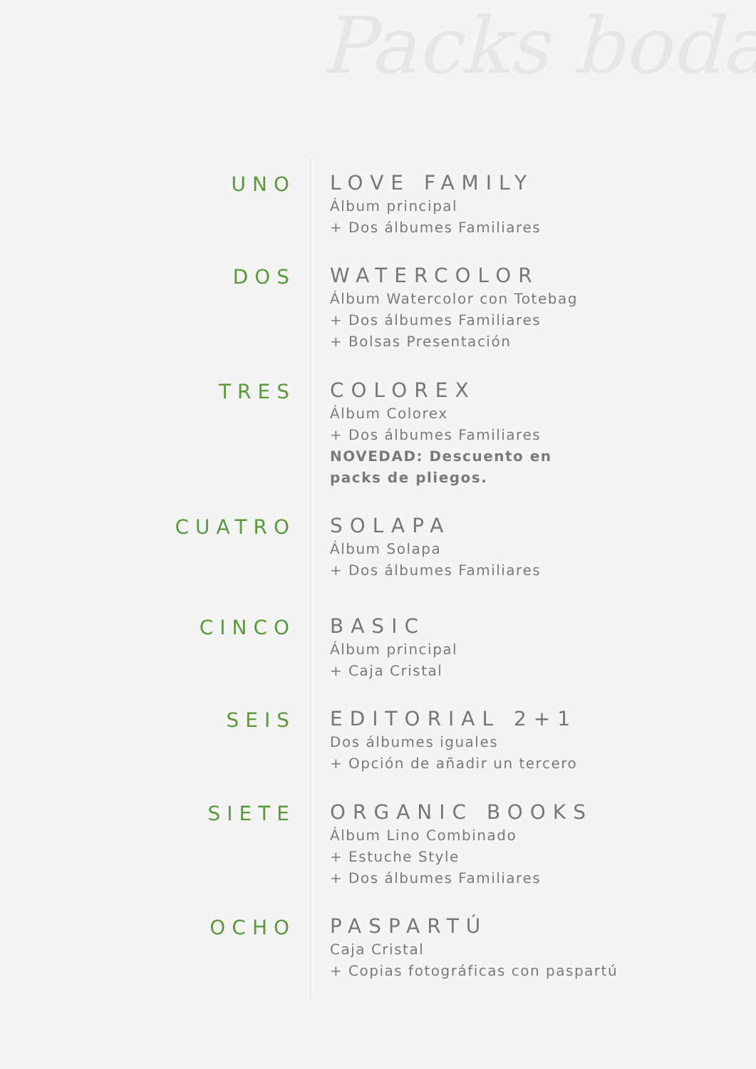Packs boda
UNO
LOVE FAMILY
Álbum principal
+ Dos álbumes Familiares
DOS
WATERCOLOR
Álbum Watercolor con Totebag
+ Dos álbumes Familiares
+ Bolsas Presentación
TRES
COLOREX
Álbum Colorex
+ Dos álbumes Familiares
NOVEDAD: Descuento en
packs de pliegos.
CUATRO
SOLAPA
Álbum Solapa
+ Dos álbumes Familiares
CINCO
BASIC
Álbum principal
+ Caja Cristal
SEIS
EDITORIAL 2+1
Dos álbumes iguales
+ Opción de añadir un tercero
SIETE
ORGANIC BOOKS
Álbum Lino Combinado
+ Estuche Style
+ Dos álbumes Familiares
OCHO
PASPARTÚ
Caja Cristal
+ Copias fotográficas con paspartú